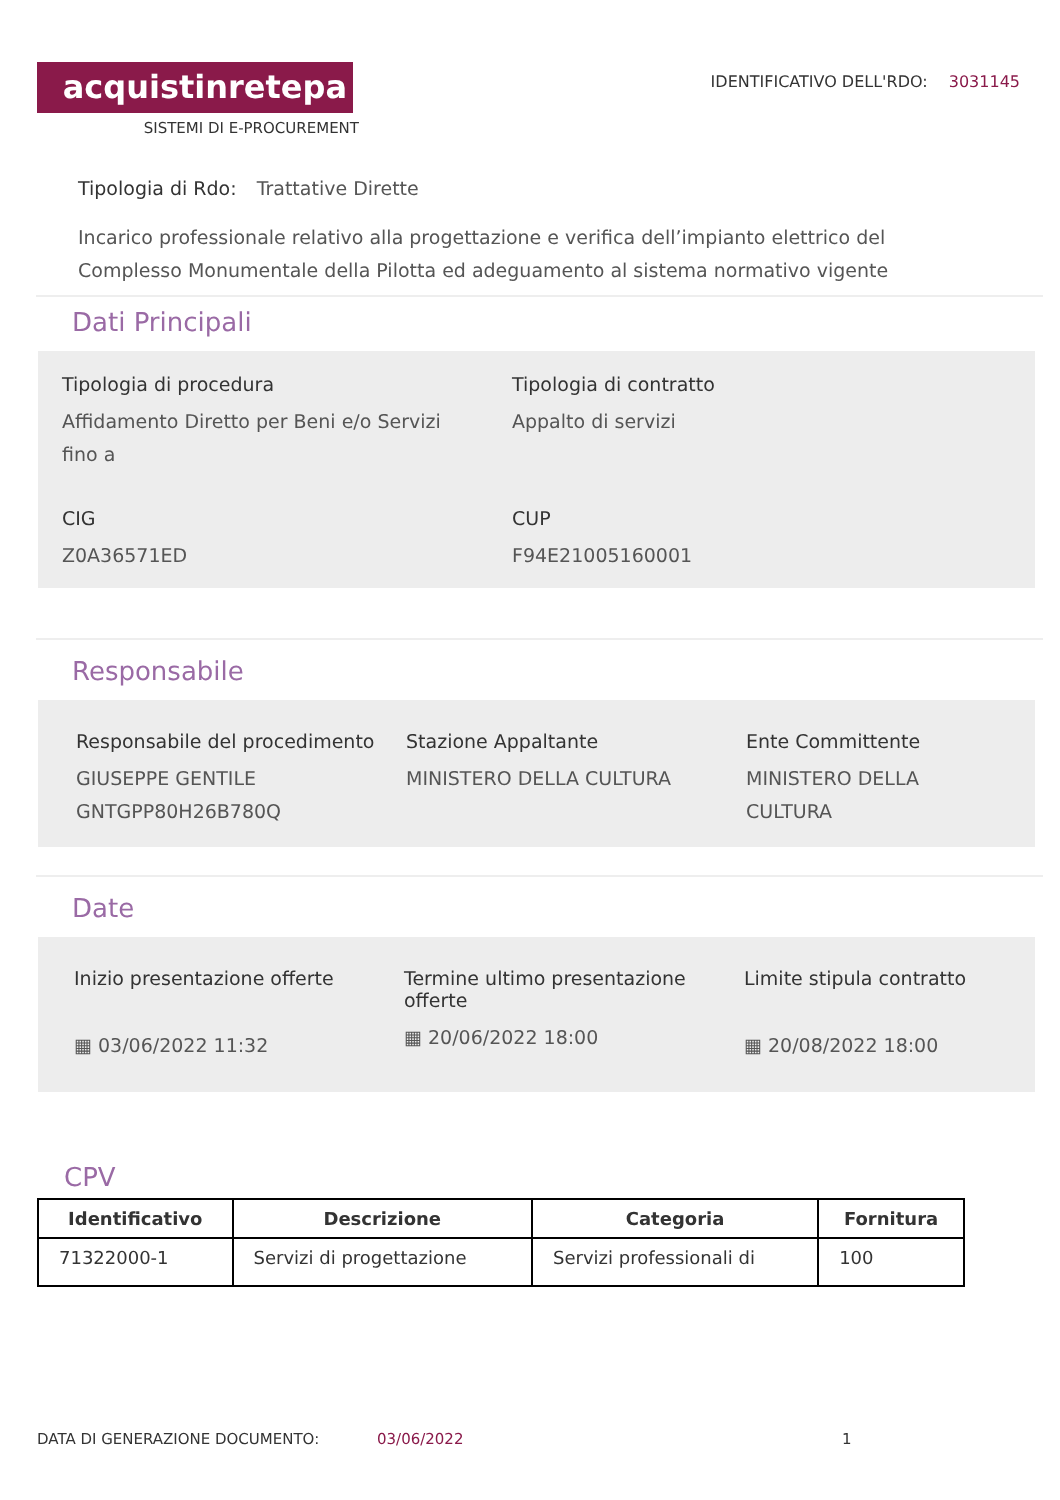acquistinretepa
SISTEMI DI E-PROCUREMENT
IDENTIFICATIVO DELL'RDO: 3031145
Tipologia di Rdo: Trattative Dirette
Incarico professionale relativo alla progettazione e verifica dell’impianto elettrico del Complesso Monumentale della Pilotta ed adeguamento al sistema normativo vigente
Dati Principali
Tipologia di procedura
Affidamento Diretto per Beni e/o Servizi fino a
Tipologia di contratto
Appalto di servizi
CIG
Z0A36571ED
CUP
F94E21005160001
Responsabile
Responsabile del procedimento
GIUSEPPE GENTILE GNTGPP80H26B780Q
Stazione Appaltante
MINISTERO DELLA CULTURA
Ente Committente
MINISTERO DELLA CULTURA
Date
Inizio presentazione offerte
▦ 03/06/2022 11:32
Termine ultimo presentazione offerte
▦ 20/06/2022 18:00
Limite stipula contratto
▦ 20/08/2022 18:00
CPV
| Identificativo | Descrizione | Categoria | Fornitura |
| --- | --- | --- | --- |
| 71322000-1 | Servizi di progettazione | Servizi professionali di | 100 |
DATA DI GENERAZIONE DOCUMENTO: 03/06/2022 1